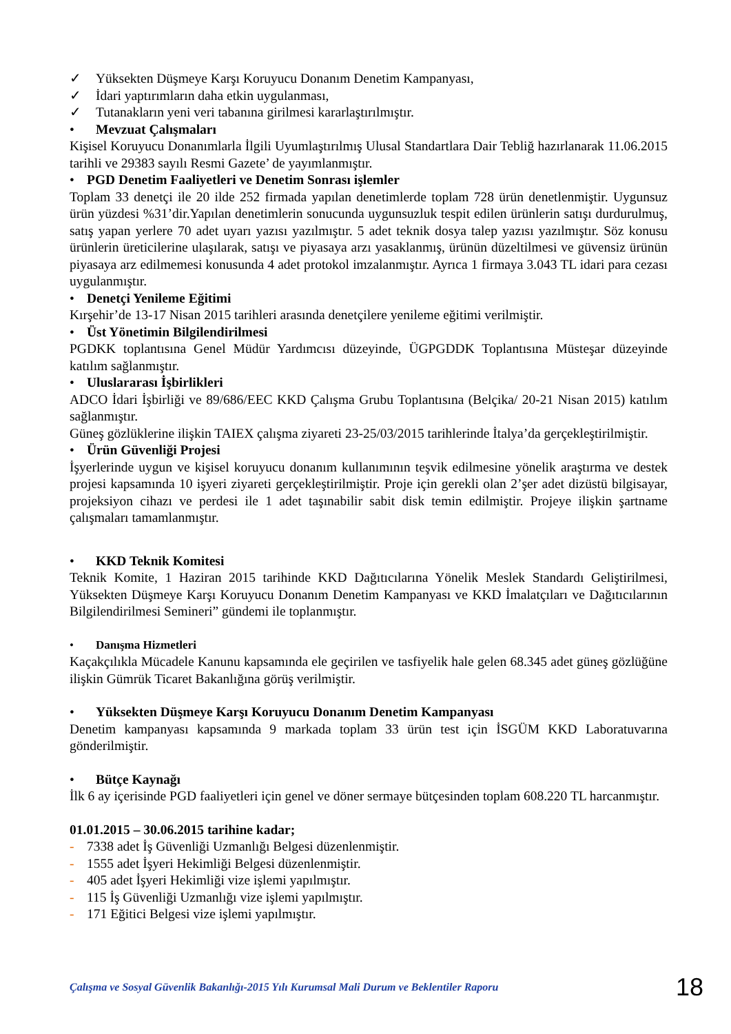✓ Yüksekten Düşmeye Karşı Koruyucu Donanım Denetim Kampanyası,
✓ İdari yaptırımların daha etkin uygulanması,
✓ Tutanakların yeni veri tabanına girilmesi kararlaştırılmıştır.
• Mevzuat Çalışmaları
Kişisel Koruyucu Donanımlarla İlgili Uyumlaştırılmış Ulusal Standartlara Dair Tebliğ hazırlanarak 11.06.2015 tarihli ve 29383 sayılı Resmi Gazete’ de yayımlanmıştır.
• PGD Denetim Faaliyetleri ve Denetim Sonrası işlemler
Toplam 33 denetçi ile 20 ilde 252 firmada yapılan denetimlerde toplam 728 ürün denetlenmiştir. Uygunsuz ürün yüzdesi %31’dir.Yapılan denetimlerin sonucunda uygunsuzluk tespit edilen ürünlerin satışı durdurulmuş, satış yapan yerlere 70 adet uyarı yazısı yazılmıştır. 5 adet teknik dosya talep yazısı yazılmıştır. Söz konusu ürünlerin üreticilerine ulaşılarak, satışı ve piyasaya arzı yasaklanmış, ürünün düzeltilmesi ve güvensiz ürünün piyasaya arz edilmemesi konusunda 4 adet protokol imzalanmıştır. Ayrıca 1 firmaya 3.043 TL idari para cezası uygulanmıştır.
• Denetçi Yenileme Eğitimi
Kırşehir’de 13-17 Nisan 2015 tarihleri arasında denetçilere yenileme eğitimi verilmiştir.
• Üst Yönetimin Bilgilendirilmesi
PGDKK toplantısına Genel Müdür Yardımcısı düzeyinde, ÜGPGDDK Toplantısına Müsteşar düzeyinde katılım sağlanmıştır.
• Uluslararası İşbirlikleri
ADCO İdari İşbirliği ve 89/686/EEC KKD Çalışma Grubu Toplantısına (Belçika/ 20-21 Nisan 2015) katılım sağlanmıştır.
Güneş gözlüklerine ilişkin TAIEX çalışma ziyareti 23-25/03/2015 tarihlerinde İtalya’da gerçekleştirilmiştir.
• Ürün Güvenliği Projesi
İşyerlerinde uygun ve kişisel koruyucu donanım kullanımının teşvik edilmesine yönelik araştırma ve destek projesi kapsamında 10 işyeri ziyareti gerçekleştirilmiştir. Proje için gerekli olan 2’şer adet dizüstü bilgisayar, projeksiyon cihazı ve perdesi ile 1 adet taşınabilir sabit disk temin edilmiştir. Projeye ilişkin şartname çalışmaları tamamlanmıştır.
• KKD Teknik Komitesi
Teknik Komite, 1 Haziran 2015 tarihinde KKD Dağıtıcılarına Yönelik Meslek Standardı Geliştirilmesi, Yüksekten Düşmeye Karşı Koruyucu Donanım Denetim Kampanyası ve KKD İmalatçıları ve Dağıtıcılarının Bilgilendirilmesi Semineri” gündemi ile toplanmıştır.
• Danışma Hizmetleri
Kaçakçılıkla Mücadele Kanunu kapsamında ele geçirilen ve tasfiyelik hale gelen 68.345 adet güneş gözlüğüne ilişkin Gümrük Ticaret Bakanlığına görüş verilmiştir.
• Yüksekten Düşmeye Karşı Koruyucu Donanım Denetim Kampanyası
Denetim kampanyası kapsamında 9 markada toplam 33 ürün test için İSGÜM KKD Laboratuvarına gönderilmiştir.
• Bütçe Kaynağı
İlk 6 ay içerisinde PGD faaliyetleri için genel ve döner sermaye bütçesinden toplam 608.220 TL harcanmıştır.
01.01.2015 – 30.06.2015 tarihine kadar;
- 7338 adet İş Güvenliği Uzmanlığı Belgesi düzenlenmiştir.
- 1555 adet İşyeri Hekimliği Belgesi düzenlenmiştir.
- 405 adet İşyeri Hekimliği vize işlemi yapılmıştır.
- 115 İş Güvenliği Uzmanlığı vize işlemi yapılmıştır.
- 171 Eğitici Belgesi vize işlemi yapılmıştır.
Çalışma ve Sosyal Güvenlik Bakanlığı-2015 Yılı Kurumsal Mali Durum ve Beklentiler Raporu 18